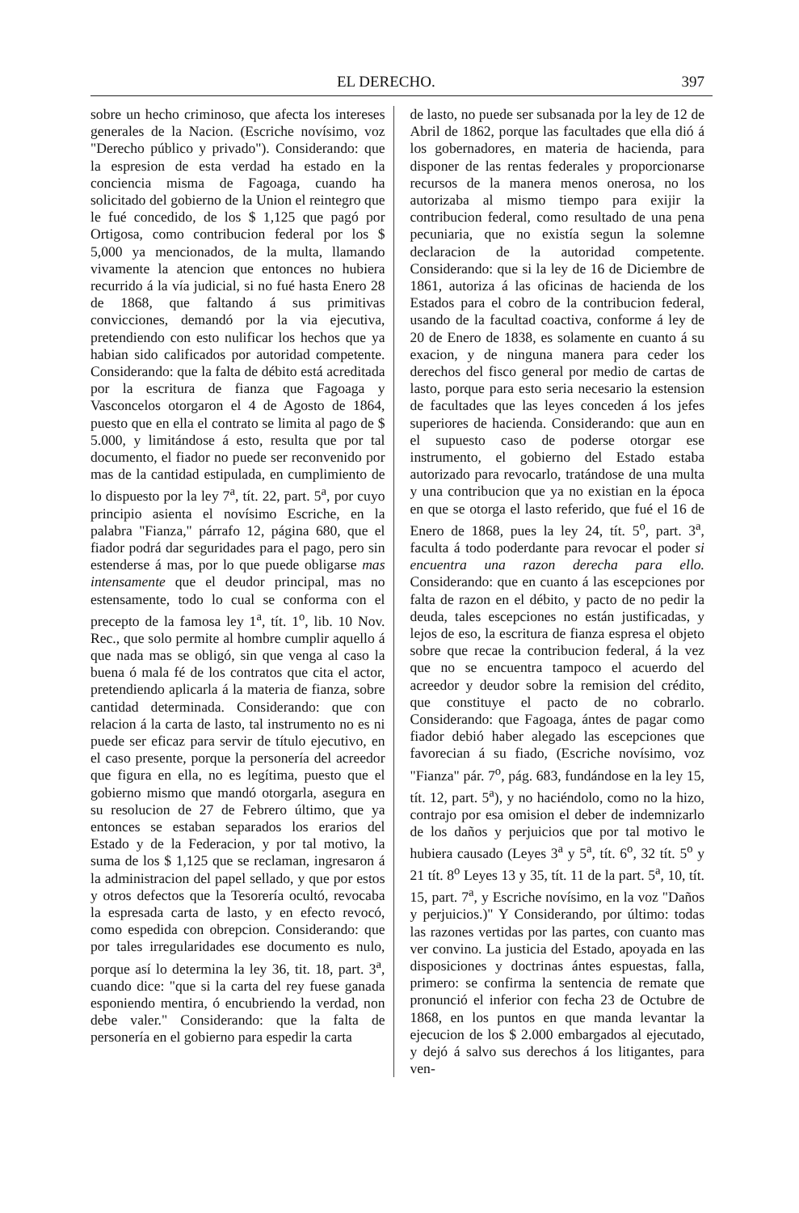EL DERECHO. 397
sobre un hecho criminoso, que afecta los intereses generales de la Nacion. (Escriche novísimo, voz "Derecho público y privado"). Considerando: que la espresion de esta verdad ha estado en la conciencia misma de Fagoaga, cuando ha solicitado del gobierno de la Union el reintegro que le fué concedido, de los $ 1,125 que pagó por Ortigosa, como contribucion federal por los $ 5,000 ya mencionados, de la multa, llamando vivamente la atencion que entonces no hubiera recurrido á la vía judicial, si no fué hasta Enero 28 de 1868, que faltando á sus primitivas convicciones, demandó por la via ejecutiva, pretendiendo con esto nulificar los hechos que ya habian sido calificados por autoridad competente. Considerando: que la falta de débito está acreditada por la escritura de fianza que Fagoaga y Vasconcelos otorgaron el 4 de Agosto de 1864, puesto que en ella el contrato se limita al pago de $ 5.000, y limitándose á esto, resulta que por tal documento, el fiador no puede ser reconvenido por mas de la cantidad estipulada, en cumplimiento de lo dispuesto por la ley 7<sup>a</sup>, tít. 22, part. 5<sup>a</sup>, por cuyo principio asienta el novísimo Escriche, en la palabra "Fianza," párrafo 12, página 680, que el fiador podrá dar seguridades para el pago, pero sin estenderse á mas, por lo que puede obligarse mas intensamente que el deudor principal, mas no estensamente, todo lo cual se conforma con el precepto de la famosa ley 1<sup>a</sup>, tít. 1<sup>o</sup>, lib. 10 Nov. Rec., que solo permite al hombre cumplir aquello á que nada mas se obligó, sin que venga al caso la buena ó mala fé de los contratos que cita el actor, pretendiendo aplicarla á la materia de fianza, sobre cantidad determinada. Considerando: que con relacion á la carta de lasto, tal instrumento no es ni puede ser eficaz para servir de título ejecutivo, en el caso presente, porque la personería del acreedor que figura en ella, no es legítima, puesto que el gobierno mismo que mandó otorgarla, asegura en su resolucion de 27 de Febrero último, que ya entonces se estaban separados los erarios del Estado y de la Federacion, y por tal motivo, la suma de los $ 1,125 que se reclaman, ingresaron á la administracion del papel sellado, y que por estos y otros defectos que la Tesorería ocultó, revocaba la espresada carta de lasto, y en efecto revocó, como espedida con obrepcion. Considerando: que por tales irregularidades ese documento es nulo, porque así lo determina la ley 36, tit. 18, part. 3<sup>a</sup>, cuando dice: "que si la carta del rey fuese ganada esponiendo mentira, ó encubriendo la verdad, non debe valer." Considerando: que la falta de personería en el gobierno para espedir la carta
de lasto, no puede ser subsanada por la ley de 12 de Abril de 1862, porque las facultades que ella dió á los gobernadores, en materia de hacienda, para disponer de las rentas federales y proporcionarse recursos de la manera menos onerosa, no los autorizaba al mismo tiempo para exijir la contribucion federal, como resultado de una pena pecuniaria, que no existía segun la solemne declaracion de la autoridad competente. Considerando: que si la ley de 16 de Diciembre de 1861, autoriza á las oficinas de hacienda de los Estados para el cobro de la contribucion federal, usando de la facultad coactiva, conforme á ley de 20 de Enero de 1838, es solamente en cuanto á su exacion, y de ninguna manera para ceder los derechos del fisco general por medio de cartas de lasto, porque para esto seria necesario la estension de facultades que las leyes conceden á los jefes superiores de hacienda. Considerando: que aun en el supuesto caso de poderse otorgar ese instrumento, el gobierno del Estado estaba autorizado para revocarlo, tratándose de una multa y una contribucion que ya no existian en la época en que se otorga el lasto referido, que fué el 16 de Enero de 1868, pues la ley 24, tít. 5<sup>o</sup>, part. 3<sup>a</sup>, faculta á todo poderdante para revocar el poder si encuentra una razon derecha para ello. Considerando: que en cuanto á las escepciones por falta de razon en el débito, y pacto de no pedir la deuda, tales escepciones no están justificadas, y lejos de eso, la escritura de fianza espresa el objeto sobre que recae la contribucion federal, á la vez que no se encuentra tampoco el acuerdo del acreedor y deudor sobre la remision del crédito, que constituye el pacto de no cobrarlo. Considerando: que Fagoaga, ántes de pagar como fiador debió haber alegado las escepciones que favorecian á su fiado, (Escriche novísimo, voz "Fianza" pár. 7<sup>o</sup>, pág. 683, fundándose en la ley 15, tít. 12, part. 5<sup>a</sup>), y no haciéndolo, como no la hizo, contrajo por esa omision el deber de indemnizarlo de los daños y perjuicios que por tal motivo le hubiera causado (Leyes 3<sup>a</sup> y 5<sup>a</sup>, tít. 6<sup>o</sup>, 32 tít. 5<sup>o</sup> y 21 tít. 8<sup>o</sup> Leyes 13 y 35, tít. 11 de la part. 5<sup>a</sup>, 10, tít. 15, part. 7<sup>a</sup>, y Escriche novísimo, en la voz "Daños y perjuicios.)" Y Considerando, por último: todas las razones vertidas por las partes, con cuanto mas ver convino. La justicia del Estado, apoyada en las disposiciones y doctrinas ántes espuestas, falla, primero: se confirma la sentencia de remate que pronunció el inferior con fecha 23 de Octubre de 1868, en los puntos en que manda levantar la ejecucion de los $ 2.000 embargados al ejecutado, y dejó á salvo sus derechos á los litigantes, para ven-